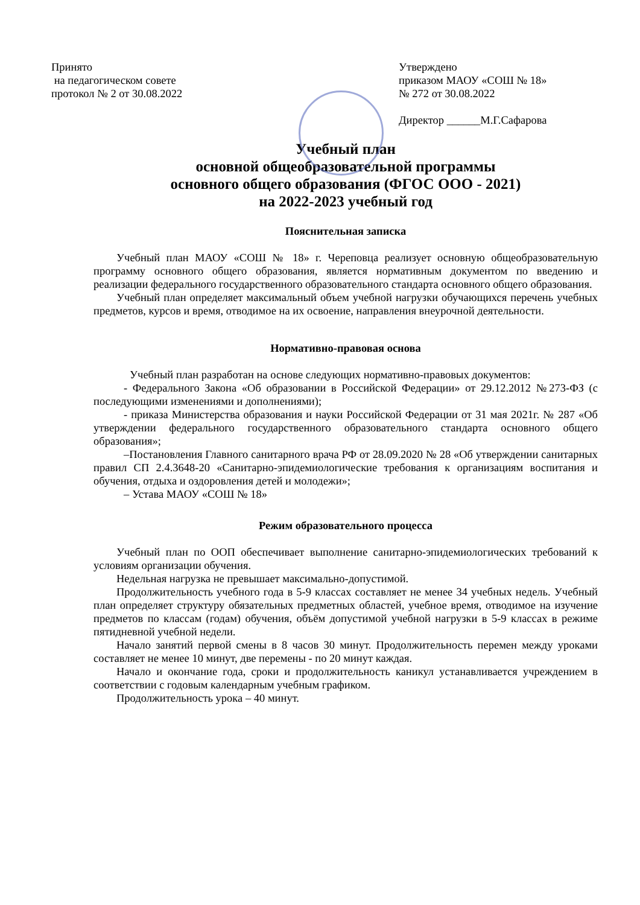Принято
на педагогическом совете
протокол № 2 от 30.08.2022
Утверждено
приказом МАОУ «СОШ № 18»
№ 272 от 30.08.2022
Директор ______М.Г.Сафарова
Учебный план
основной общеобразовательной программы
основного общего образования (ФГОС ООО - 2021)
на 2022-2023 учебный год
Пояснительная записка
Учебный план МАОУ «СОШ № 18» г. Череповца реализует основную общеобразовательную программу основного общего образования, является нормативным документом по введению и реализации федерального государственного образовательного стандарта основного общего образования.
Учебный план определяет максимальный объем учебной нагрузки обучающихся перечень учебных предметов, курсов и время, отводимое на их освоение, направления внеурочной деятельности.
Нормативно-правовая основа
Учебный план разработан на основе следующих нормативно-правовых документов:
- Федерального Закона «Об образовании в Российской Федерации» от 29.12.2012 №273-ФЗ (с последующими изменениями и дополнениями);
- приказа Министерства образования и науки Российской Федерации от 31 мая 2021г. № 287 «Об утверждении федерального государственного образовательного стандарта основного общего образования»;
–Постановления Главного санитарного врача РФ от 28.09.2020 № 28 «Об утверждении санитарных правил СП 2.4.3648-20 «Санитарно-эпидемиологические требования к организациям воспитания и обучения, отдыха и оздоровления детей и молодежи»;
– Устава МАОУ «СОШ № 18»
Режим образовательного процесса
Учебный план по ООП обеспечивает выполнение санитарно-эпидемиологических требований к условиям организации обучения.
Недельная нагрузка не превышает максимально-допустимой.
Продолжительность учебного года в 5-9 классах составляет не менее 34 учебных недель. Учебный план определяет структуру обязательных предметных областей, учебное время, отводимое на изучение предметов по классам (годам) обучения, объём допустимой учебной нагрузки в 5-9 классах в режиме пятидневной учебной недели.
Начало занятий первой смены в 8 часов 30 минут. Продолжительность перемен между уроками составляет не менее 10 минут, две перемены - по 20 минут каждая.
Начало и окончание года, сроки и продолжительность каникул устанавливается учреждением в соответствии с годовым календарным учебным графиком.
Продолжительность урока – 40 минут.